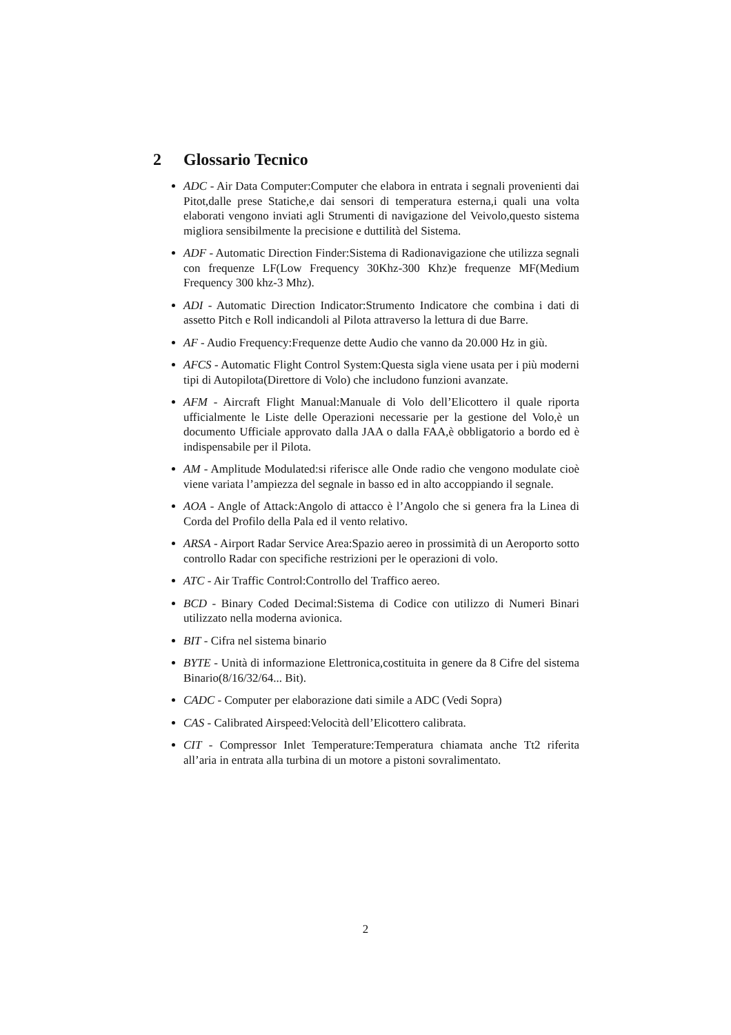2 Glossario Tecnico
ADC - Air Data Computer:Computer che elabora in entrata i segnali provenienti dai Pitot,dalle prese Statiche,e dai sensori di temperatura esterna,i quali una volta elaborati vengono inviati agli Strumenti di navigazione del Veivolo,questo sistema migliora sensibilmente la precisione e duttilità del Sistema.
ADF - Automatic Direction Finder:Sistema di Radionavigazione che utilizza segnali con frequenze LF(Low Frequency 30Khz-300 Khz)e frequenze MF(Medium Frequency 300 khz-3 Mhz).
ADI - Automatic Direction Indicator:Strumento Indicatore che combina i dati di assetto Pitch e Roll indicandoli al Pilota attraverso la lettura di due Barre.
AF - Audio Frequency:Frequenze dette Audio che vanno da 20.000 Hz in giù.
AFCS - Automatic Flight Control System:Questa sigla viene usata per i più moderni tipi di Autopilota(Direttore di Volo) che includono funzioni avanzate.
AFM - Aircraft Flight Manual:Manuale di Volo dell’Elicottero il quale riporta ufficialmente le Liste delle Operazioni necessarie per la gestione del Volo,è un documento Ufficiale approvato dalla JAA o dalla FAA,è obbligatorio a bordo ed è indispensabile per il Pilota.
AM - Amplitude Modulated:si riferisce alle Onde radio che vengono modulate cioè viene variata l’ampiezza del segnale in basso ed in alto accoppiando il segnale.
AOA - Angle of Attack:Angolo di attacco è l’Angolo che si genera fra la Linea di Corda del Profilo della Pala ed il vento relativo.
ARSA - Airport Radar Service Area:Spazio aereo in prossimità di un Aeroporto sotto controllo Radar con specifiche restrizioni per le operazioni di volo.
ATC - Air Traffic Control:Controllo del Traffico aereo.
BCD - Binary Coded Decimal:Sistema di Codice con utilizzo di Numeri Binari utilizzato nella moderna avionica.
BIT - Cifra nel sistema binario
BYTE - Unità di informazione Elettronica,costituita in genere da 8 Cifre del sistema Binario(8/16/32/64... Bit).
CADC - Computer per elaborazione dati simile a ADC (Vedi Sopra)
CAS - Calibrated Airspeed:Velocità dell’Elicottero calibrata.
CIT - Compressor Inlet Temperature:Temperatura chiamata anche Tt2 riferita all’aria in entrata alla turbina di un motore a pistoni sovralimentato.
2